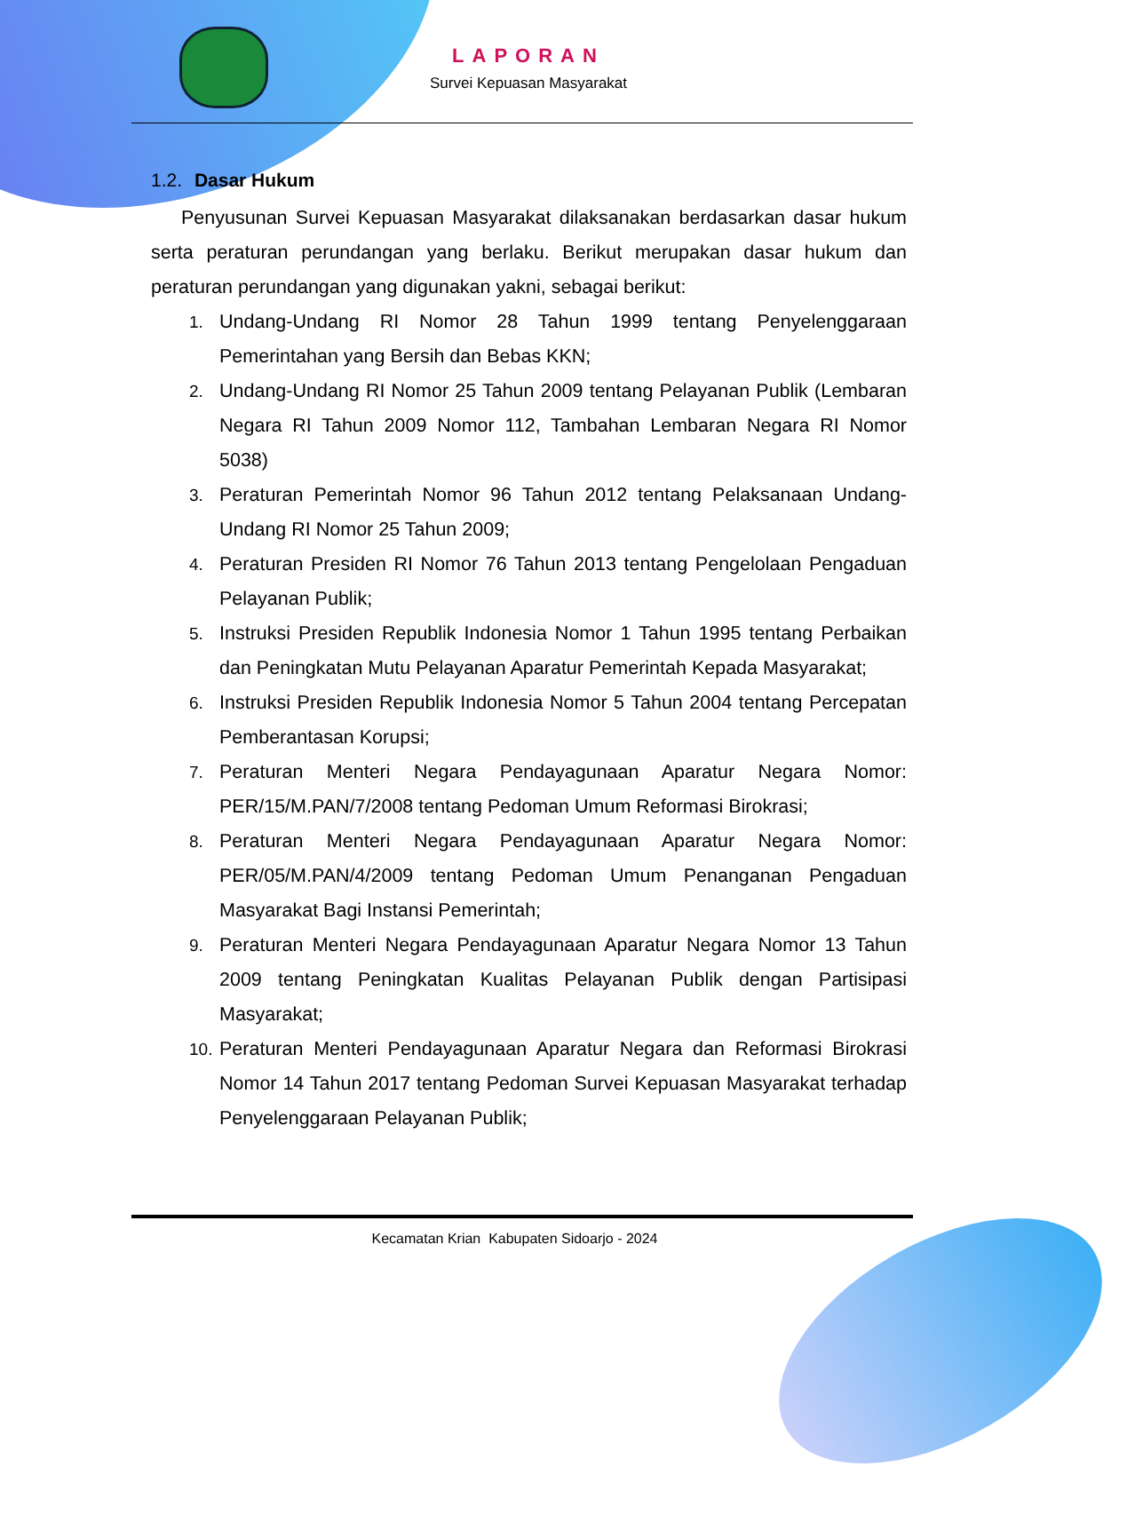LAPORAN
Survei Kepuasan Masyarakat
1.2. Dasar Hukum
Penyusunan Survei Kepuasan Masyarakat dilaksanakan berdasarkan dasar hukum serta peraturan perundangan yang berlaku. Berikut merupakan dasar hukum dan peraturan perundangan yang digunakan yakni, sebagai berikut:
1. Undang-Undang RI Nomor 28 Tahun 1999 tentang Penyelenggaraan Pemerintahan yang Bersih dan Bebas KKN;
2. Undang-Undang RI Nomor 25 Tahun 2009 tentang Pelayanan Publik (Lembaran Negara RI Tahun 2009 Nomor 112, Tambahan Lembaran Negara RI Nomor 5038)
3. Peraturan Pemerintah Nomor 96 Tahun 2012 tentang Pelaksanaan Undang-Undang RI Nomor 25 Tahun 2009;
4. Peraturan Presiden RI Nomor 76 Tahun 2013 tentang Pengelolaan Pengaduan Pelayanan Publik;
5. Instruksi Presiden Republik Indonesia Nomor 1 Tahun 1995 tentang Perbaikan dan Peningkatan Mutu Pelayanan Aparatur Pemerintah Kepada Masyarakat;
6. Instruksi Presiden Republik Indonesia Nomor 5 Tahun 2004 tentang Percepatan Pemberantasan Korupsi;
7. Peraturan Menteri Negara Pendayagunaan Aparatur Negara Nomor: PER/15/M.PAN/7/2008 tentang Pedoman Umum Reformasi Birokrasi;
8. Peraturan Menteri Negara Pendayagunaan Aparatur Negara Nomor: PER/05/M.PAN/4/2009 tentang Pedoman Umum Penanganan Pengaduan Masyarakat Bagi Instansi Pemerintah;
9. Peraturan Menteri Negara Pendayagunaan Aparatur Negara Nomor 13 Tahun 2009 tentang Peningkatan Kualitas Pelayanan Publik dengan Partisipasi Masyarakat;
10. Peraturan Menteri Pendayagunaan Aparatur Negara dan Reformasi Birokrasi Nomor 14 Tahun 2017 tentang Pedoman Survei Kepuasan Masyarakat terhadap Penyelenggaraan Pelayanan Publik;
Kecamatan Krian Kabupaten Sidoarjo - 2024